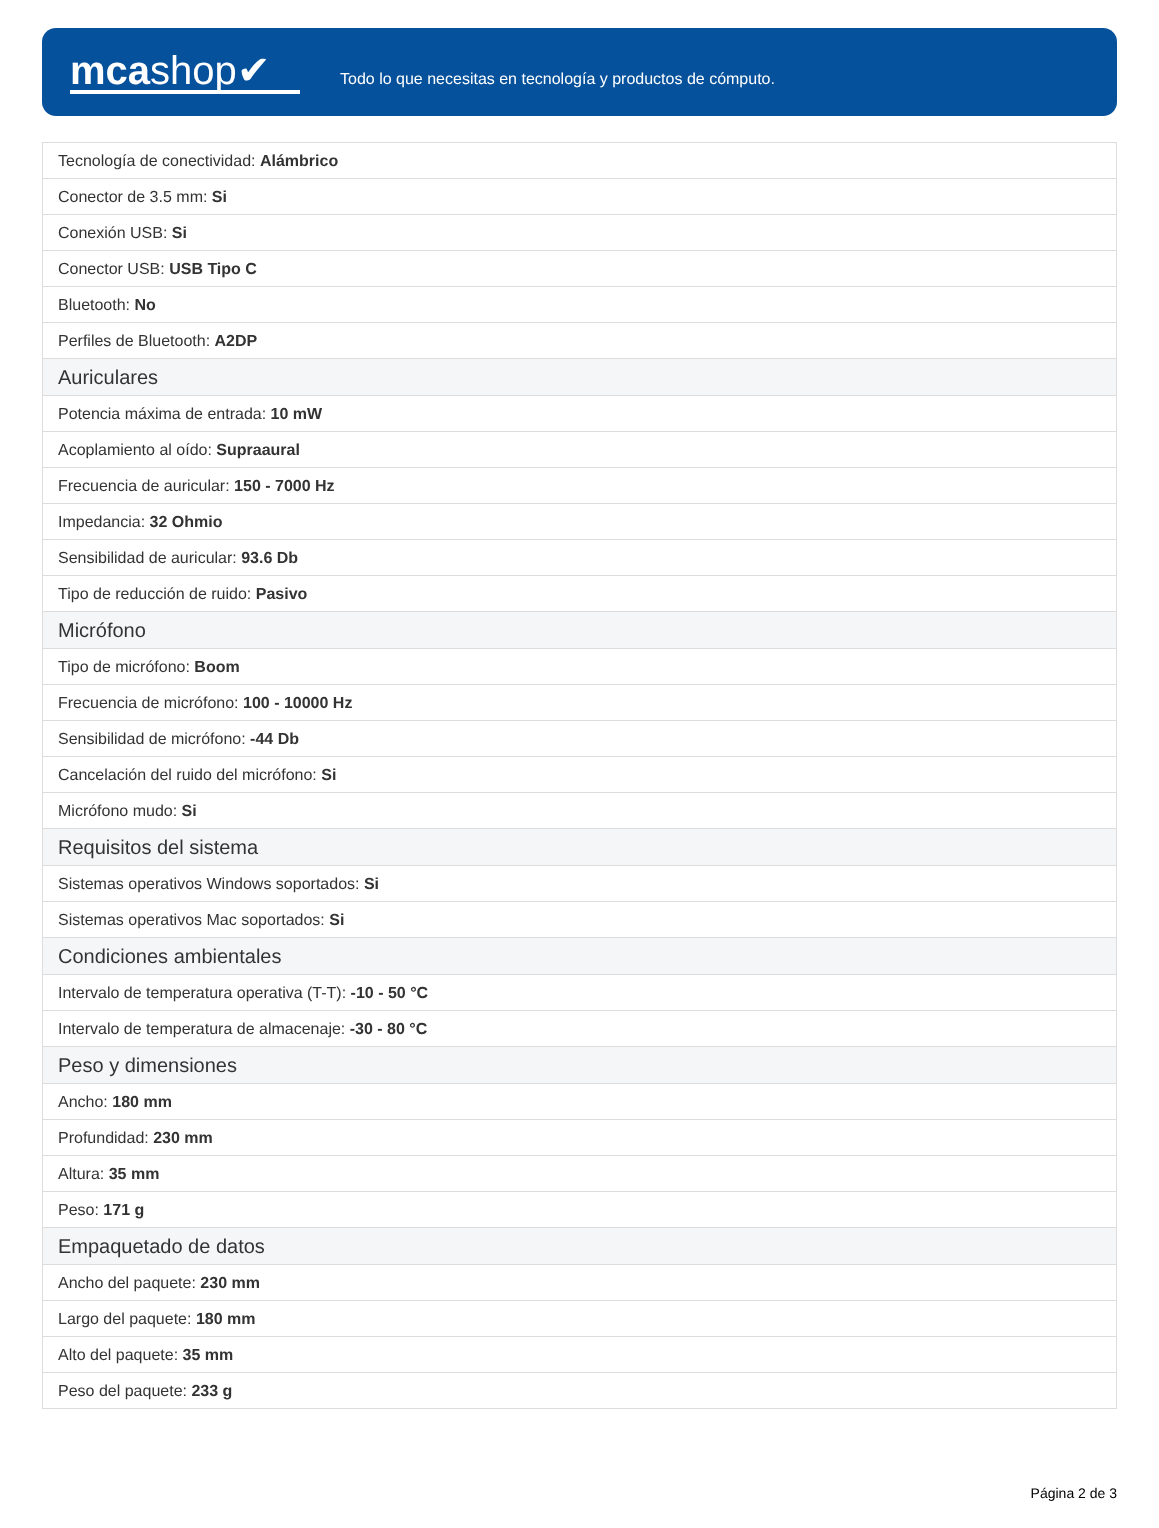mcashop✔
Todo lo que necesitas en tecnología y productos de cómputo.
| Tecnología de conectividad: Alámbrico |
| Conector de 3.5 mm: Si |
| Conexión USB: Si |
| Conector USB: USB Tipo C |
| Bluetooth: No |
| Perfiles de Bluetooth: A2DP |
| Auriculares |
| Potencia máxima de entrada: 10 mW |
| Acoplamiento al oído: Supraaural |
| Frecuencia de auricular: 150 - 7000 Hz |
| Impedancia: 32 Ohmio |
| Sensibilidad de auricular: 93.6 Db |
| Tipo de reducción de ruido: Pasivo |
| Micrófono |
| Tipo de micrófono: Boom |
| Frecuencia de micrófono: 100 - 10000 Hz |
| Sensibilidad de micrófono: -44 Db |
| Cancelación del ruido del micrófono: Si |
| Micrófono mudo: Si |
| Requisitos del sistema |
| Sistemas operativos Windows soportados: Si |
| Sistemas operativos Mac soportados: Si |
| Condiciones ambientales |
| Intervalo de temperatura operativa (T-T): -10 - 50 °C |
| Intervalo de temperatura de almacenaje: -30 - 80 °C |
| Peso y dimensiones |
| Ancho: 180 mm |
| Profundidad: 230 mm |
| Altura: 35 mm |
| Peso: 171 g |
| Empaquetado de datos |
| Ancho del paquete: 230 mm |
| Largo del paquete: 180 mm |
| Alto del paquete: 35 mm |
| Peso del paquete: 233 g |
Página 2 de 3